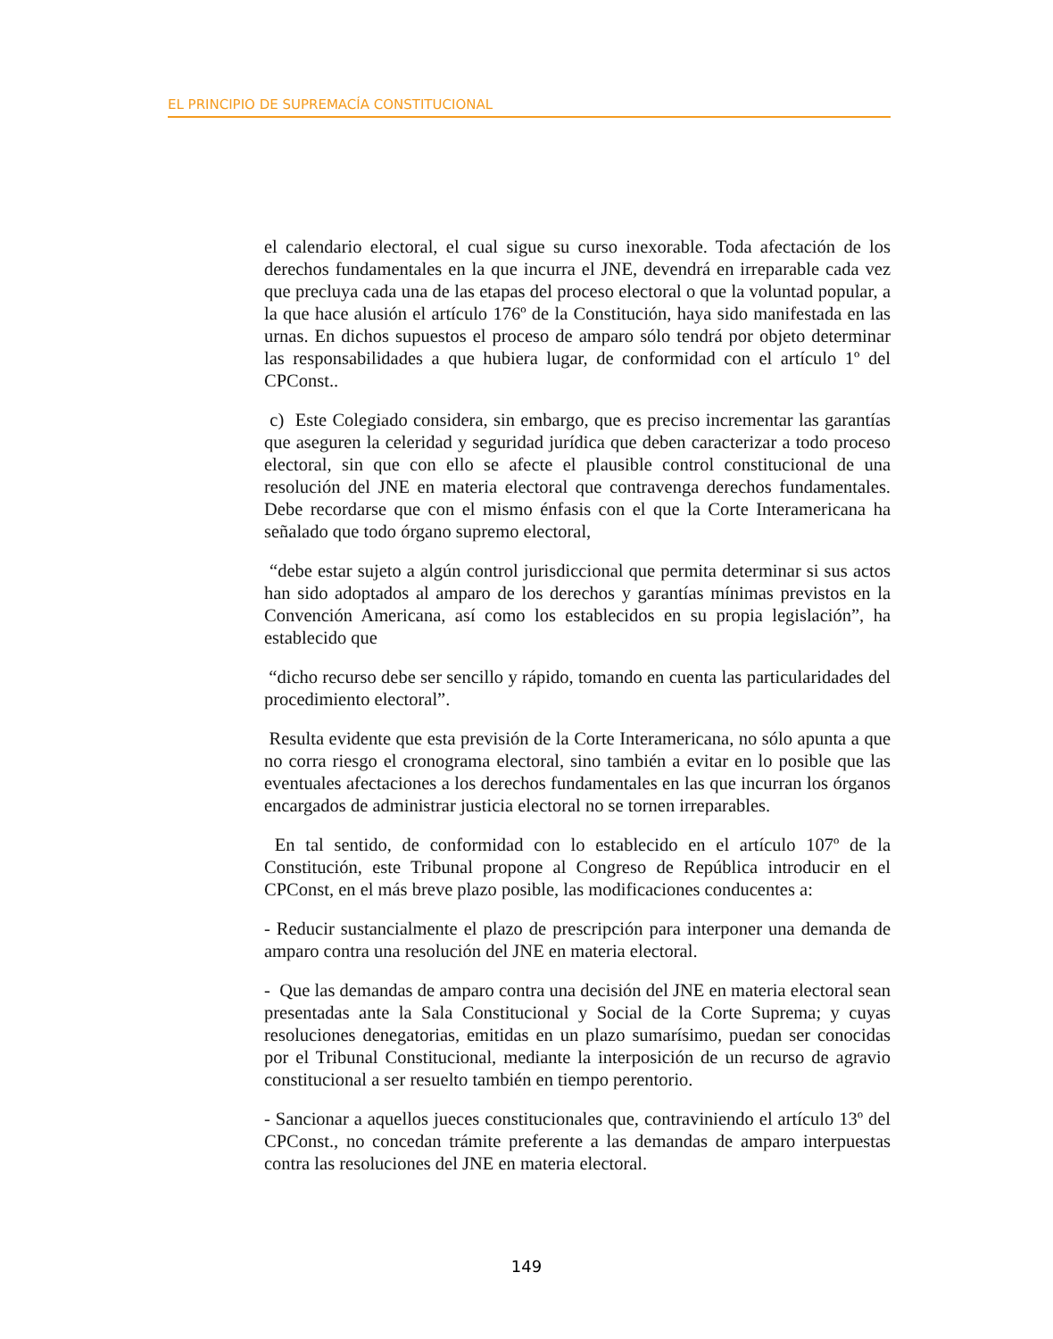EL PRINCIPIO DE SUPREMACÍA CONSTITUCIONAL
el calendario electoral, el cual sigue su curso inexorable. Toda afectación de los derechos fundamentales en la que incurra el JNE, devendrá en irreparable cada vez que precluya cada una de las etapas del proceso electoral o que la voluntad popular, a la que hace alusión el artículo 176º de la Constitución, haya sido manifestada en las urnas. En dichos supuestos el proceso de amparo sólo tendrá por objeto determinar las responsabilidades a que hubiera lugar, de conformidad con el artículo 1º del CPConst..
c) Este Colegiado considera, sin embargo, que es preciso incrementar las garantías que aseguren la celeridad y seguridad jurídica que deben caracterizar a todo proceso electoral, sin que con ello se afecte el plausible control constitucional de una resolución del JNE en materia electoral que contravenga derechos fundamentales. Debe recordarse que con el mismo énfasis con el que la Corte Interamericana ha señalado que todo órgano supremo electoral,
“debe estar sujeto a algún control jurisdiccional que permita determinar si sus actos han sido adoptados al amparo de los derechos y garantías mínimas previstos en la Convención Americana, así como los establecidos en su propia legislación”, ha establecido que
“dicho recurso debe ser sencillo y rápido, tomando en cuenta las particularidades del procedimiento electoral”.
Resulta evidente que esta previsión de la Corte Interamericana, no sólo apunta a que no corra riesgo el cronograma electoral, sino también a evitar en lo posible que las eventuales afectaciones a los derechos fundamentales en las que incurran los órganos encargados de administrar justicia electoral no se tornen irreparables.
En tal sentido, de conformidad con lo establecido en el artículo 107º de la Constitución, este Tribunal propone al Congreso de República introducir en el CPConst, en el más breve plazo posible, las modificaciones conducentes a:
- Reducir sustancialmente el plazo de prescripción para interponer una demanda de amparo contra una resolución del JNE en materia electoral.
- Que las demandas de amparo contra una decisión del JNE en materia electoral sean presentadas ante la Sala Constitucional y Social de la Corte Suprema; y cuyas resoluciones denegatorias, emitidas en un plazo sumarísimo, puedan ser conocidas por el Tribunal Constitucional, mediante la interposición de un recurso de agravio constitucional a ser resuelto también en tiempo perentorio.
- Sancionar a aquellos jueces constitucionales que, contraviniendo el artículo 13º del CPConst., no concedan trámite preferente a las demandas de amparo interpuestas contra las resoluciones del JNE en materia electoral.
149